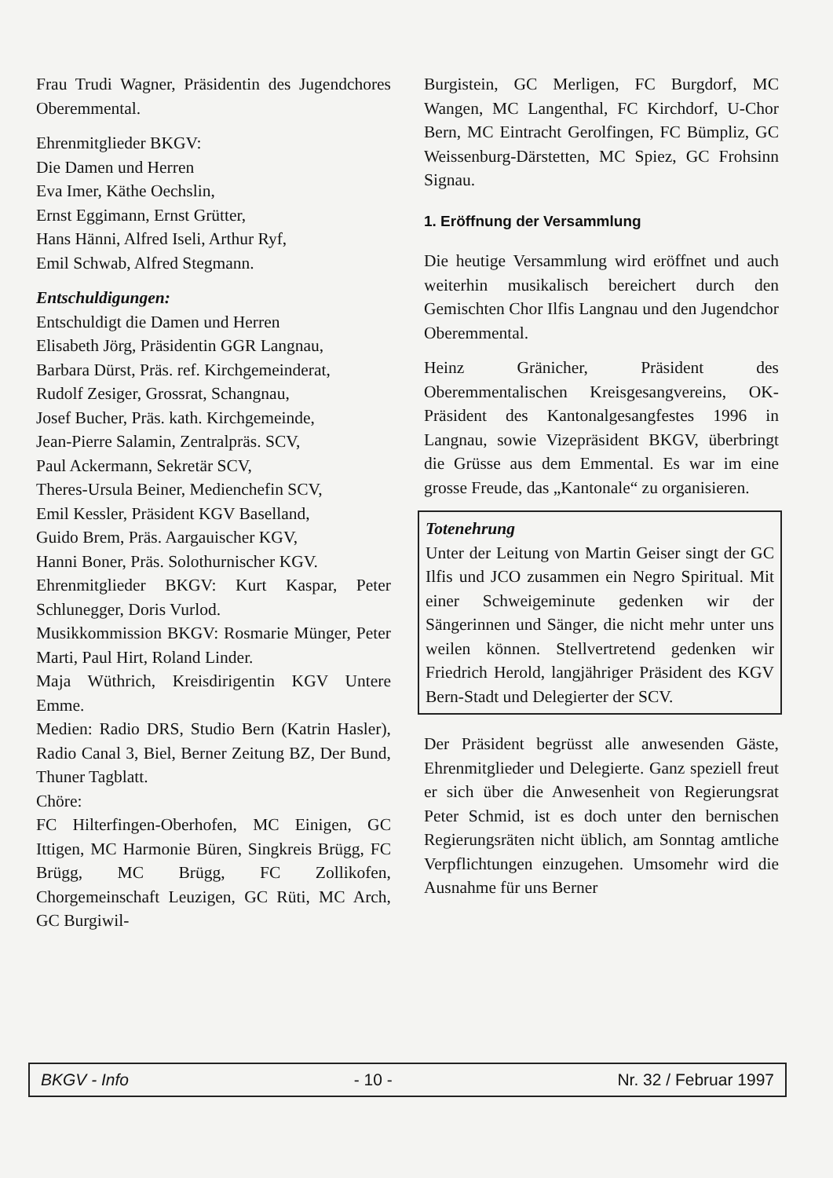Frau Trudi Wagner, Präsidentin des Jugendchores Oberemmental.
Ehrenmitglieder BKGV:
Die Damen und Herren
Eva Imer, Käthe Oechslin,
Ernst Eggimann, Ernst Grütter,
Hans Hänni, Alfred Iseli, Arthur Ryf,
Emil Schwab, Alfred Stegmann.
Entschuldigungen:
Entschuldigt die Damen und Herren
Elisabeth Jörg, Präsidentin GGR Langnau,
Barbara Dürst, Präs. ref. Kirchgemeinderat,
Rudolf Zesiger, Grossrat, Schangnau,
Josef Bucher, Präs. kath. Kirchgemeinde,
Jean-Pierre Salamin, Zentralpräs. SCV,
Paul Ackermann, Sekretär SCV,
Theres-Ursula Beiner, Medienchefin SCV,
Emil Kessler, Präsident KGV Baselland,
Guido Brem, Präs. Aargauischer KGV,
Hanni Boner, Präs. Solothurnischer KGV.
Ehrenmitglieder BKGV: Kurt Kaspar, Peter Schlunegger, Doris Vurlod.
Musikkommission BKGV: Rosmarie Münger, Peter Marti, Paul Hirt, Roland Linder.
Maja Wüthrich, Kreisdirigentin KGV Untere Emme.
Medien: Radio DRS, Studio Bern (Katrin Hasler), Radio Canal 3, Biel, Berner Zeitung BZ, Der Bund, Thuner Tagblatt.
Chöre:
FC Hilterfingen-Oberhofen, MC Einigen, GC Ittigen, MC Harmonie Büren, Singkreis Brügg, FC Brügg, MC Brügg, FC Zollikofen, Chorgemeinschaft Leuzigen, GC Rüti, MC Arch, GC Burgiwil-
Burgistein, GC Merligen, FC Burgdorf, MC Wangen, MC Langenthal, FC Kirchdorf, U-Chor Bern, MC Eintracht Gerolfingen, FC Bümpliz, GC Weissenburg-Därstetten, MC Spiez, GC Frohsinn Signau.
1. Eröffnung der Versammlung
Die heutige Versammlung wird eröffnet und auch weiterhin musikalisch bereichert durch den Gemischten Chor Ilfis Langnau und den Jugendchor Oberemmental.
Heinz Gränicher, Präsident des Oberemmentalischen Kreisgesangvereins, OK-Präsident des Kantonalgesangfestes 1996 in Langnau, sowie Vizepräsident BKGV, überbringt die Grüsse aus dem Emmental. Es war im eine grosse Freude, das „Kantonale“ zu organisieren.
Totenehrung
Unter der Leitung von Martin Geiser singt der GC Ilfis und JCO zusammen ein Negro Spiritual. Mit einer Schweigeminute gedenken wir der Sängerinnen und Sänger, die nicht mehr unter uns weilen können. Stellvertretend gedenken wir Friedrich Herold, langjähriger Präsident des KGV Bern-Stadt und Delegierter der SCV.
Der Präsident begrüsst alle anwesenden Gäste, Ehrenmitglieder und Delegierte. Ganz speziell freut er sich über die Anwesenheit von Regierungsrat Peter Schmid, ist es doch unter den bernischen Regierungsräten nicht üblich, am Sonntag amtliche Verpflichtungen einzugehen. Umsomehr wird die Ausnahme für uns Berner
BKGV - Info - 10 - Nr. 32 / Februar 1997